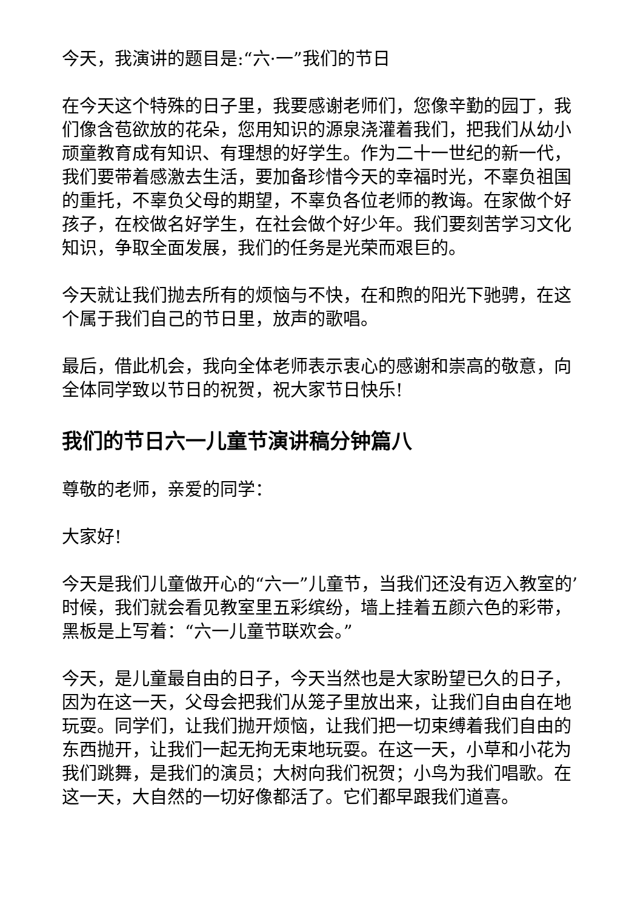今天，我演讲的题目是:“六·一”我们的节日
在今天这个特殊的日子里，我要感谢老师们，您像辛勤的园丁，我们像含苞欲放的花朵，您用知识的源泉浇灌着我们，把我们从幼小顽童教育成有知识、有理想的好学生。作为二十一世纪的新一代，我们要带着感激去生活，要加备珍惜今天的幸福时光，不辜负祖国的重托，不辜负父母的期望，不辜负各位老师的教诲。在家做个好孩子，在校做名好学生，在社会做个好少年。我们要刻苦学习文化知识，争取全面发展，我们的任务是光荣而艰巨的。
今天就让我们抛去所有的烦恼与不快，在和煦的阳光下驰骋，在这个属于我们自己的节日里，放声的歌唱。
最后，借此机会，我向全体老师表示衷心的感谢和崇高的敬意，向全体同学致以节日的祝贺，祝大家节日快乐!
我们的节日六一儿童节演讲稿分钟篇八
尊敬的老师，亲爱的同学：
大家好!
今天是我们儿童做开心的“六一”儿童节，当我们还没有迈入教室的’时候，我们就会看见教室里五彩缤纷，墙上挂着五颜六色的彩带，黑板是上写着：“六一儿童节联欢会。”
今天，是儿童最自由的日子，今天当然也是大家盼望已久的日子，因为在这一天，父母会把我们从笼子里放出来，让我们自由自在地玩耍。同学们，让我们抛开烦恼，让我们把一切束缚着我们自由的东西抛开，让我们一起无拘无束地玩耍。在这一天，小草和小花为我们跳舞，是我们的演员；大树向我们祝贺；小鸟为我们唱歌。在这一天，大自然的一切好像都活了。它们都早跟我们道喜。